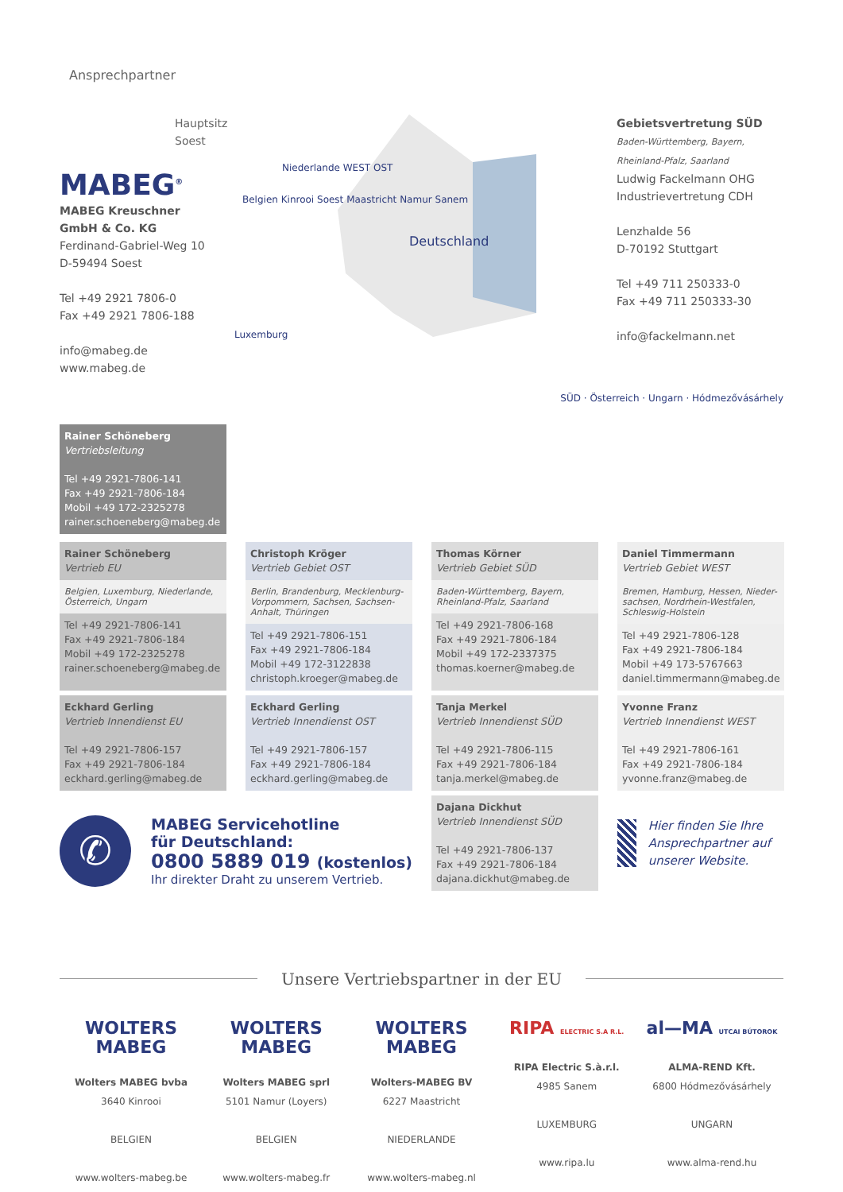Ansprechpartner
Hauptsitz Soest
MABEG<sup>®</sup>
MABEG Kreuschner
GmbH & Co. KG
Ferdinand-Gabriel-Weg 10
D-59494 Soest
Tel +49 2921 7806-0
Fax +49 2921 7806-188
info@mabeg.de
www.mabeg.de
Deutschland
Niederlande WEST OST
Belgien Kinrooi Soest Maastricht Namur Sanem
Luxemburg
Gebietsvertretung SÜD
Baden-Württemberg, Bayern, Rheinland-Pfalz, Saarland
Ludwig Fackelmann OHG
Industrievertretung CDH
Lenzhalde 56
D-70192 Stuttgart
Tel +49 711 250333-0
Fax +49 711 250333-30
info@fackelmann.net
Rainer Schöneberg
Vertriebsleitung
Tel +49 2921-7806-141
Fax +49 2921-7806-184
Mobil +49 172-2325278
rainer.schoeneberg@mabeg.de
SÜD · Österreich · Ungarn · Hódmezővásárhely
Rainer Schöneberg
Vertrieb EU
Belgien, Luxemburg, Niederlande, Österreich, Ungarn
Tel +49 2921-7806-141
Fax +49 2921-7806-184
Mobil +49 172-2325278
rainer.schoeneberg@mabeg.de
Christoph Kröger
Vertrieb Gebiet OST
Berlin, Brandenburg, Mecklenburg-Vorpommern, Sachsen, Sachsen-Anhalt, Thüringen
Tel +49 2921-7806-151
Fax +49 2921-7806-184
Mobil +49 172-3122838
christoph.kroeger@mabeg.de
Thomas Körner
Vertrieb Gebiet SÜD
Baden-Württemberg, Bayern, Rheinland-Pfalz, Saarland
Tel +49 2921-7806-168
Fax +49 2921-7806-184
Mobil +49 172-2337375
thomas.koerner@mabeg.de
Daniel Timmermann
Vertrieb Gebiet WEST
Bremen, Hamburg, Hessen, Nieder-sachsen, Nordrhein-Westfalen, Schleswig-Holstein
Tel +49 2921-7806-128
Fax +49 2921-7806-184
Mobil +49 173-5767663
daniel.timmermann@mabeg.de
Eckhard Gerling
Vertrieb Innendienst EU
Tel +49 2921-7806-157
Fax +49 2921-7806-184
eckhard.gerling@mabeg.de
Eckhard Gerling
Vertrieb Innendienst OST
Tel +49 2921-7806-157
Fax +49 2921-7806-184
eckhard.gerling@mabeg.de
Tanja Merkel
Vertrieb Innendienst SÜD
Tel +49 2921-7806-115
Fax +49 2921-7806-184
tanja.merkel@mabeg.de
Yvonne Franz
Vertrieb Innendienst WEST
Tel +49 2921-7806-161
Fax +49 2921-7806-184
yvonne.franz@mabeg.de
✆
MABEG Servicehotline
für Deutschland:
0800 5889 019 (kostenlos)
Ihr direkter Draht zu unserem Vertrieb.
Dajana Dickhut
Vertrieb Innendienst SÜD
Tel +49 2921-7806-137
Fax +49 2921-7806-184
dajana.dickhut@mabeg.de
Hier finden Sie Ihre Ansprechpartner auf unserer Website.
Unsere Vertriebspartner in der EU
WOLTERS MABEG
Wolters MABEG bvba
3640 Kinrooi
BELGIEN
www.wolters-mabeg.be
WOLTERS MABEG
Wolters MABEG sprl
5101 Namur (Loyers)
BELGIEN
www.wolters-mabeg.fr
WOLTERS MABEG
Wolters-MABEG BV
6227 Maastricht
NIEDERLANDE
www.wolters-mabeg.nl
RIPA ELECTRIC S.A R.L.
RIPA Electric S.à.r.l.
4985 Sanem
LUXEMBURG
www.ripa.lu
al—MA UTCAI BÚTOROK
ALMA-REND Kft.
6800 Hódmezővásárhely
UNGARN
www.alma-rend.hu